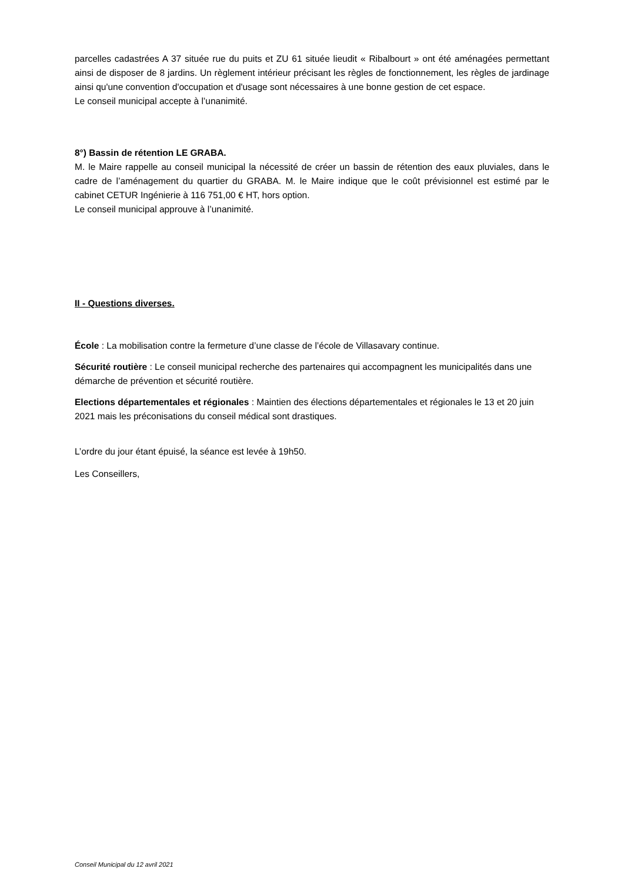parcelles cadastrées A 37 située rue du puits et ZU 61 située lieudit « Ribalbourt » ont été aménagées permettant ainsi de disposer de 8 jardins. Un règlement intérieur précisant les règles de fonctionnement, les règles de jardinage ainsi qu'une convention d'occupation et d'usage sont nécessaires à une bonne gestion de cet espace.
Le conseil municipal accepte à l’unanimité.
8°) Bassin de rétention LE GRABA.
M. le Maire rappelle au conseil municipal la nécessité de créer un bassin de rétention des eaux pluviales, dans le cadre de l’aménagement du quartier du GRABA. M. le Maire indique que le coût prévisionnel est estimé par le cabinet CETUR Ingénierie à 116 751,00 € HT, hors option.
Le conseil municipal approuve à l’unanimité.
II - Questions diverses.
École : La mobilisation contre la fermeture d’une classe de l’école de Villasavary continue.
Sécurité routière : Le conseil municipal recherche des partenaires qui accompagnent les municipalités dans une démarche de prévention et sécurité routière.
Elections départementales et régionales : Maintien des élections départementales et régionales le 13 et 20 juin 2021 mais les préconisations du conseil médical sont drastiques.
L’ordre du jour étant épuisé, la séance est levée à 19h50.
Les Conseillers,
Conseil Municipal du 12 avril 2021